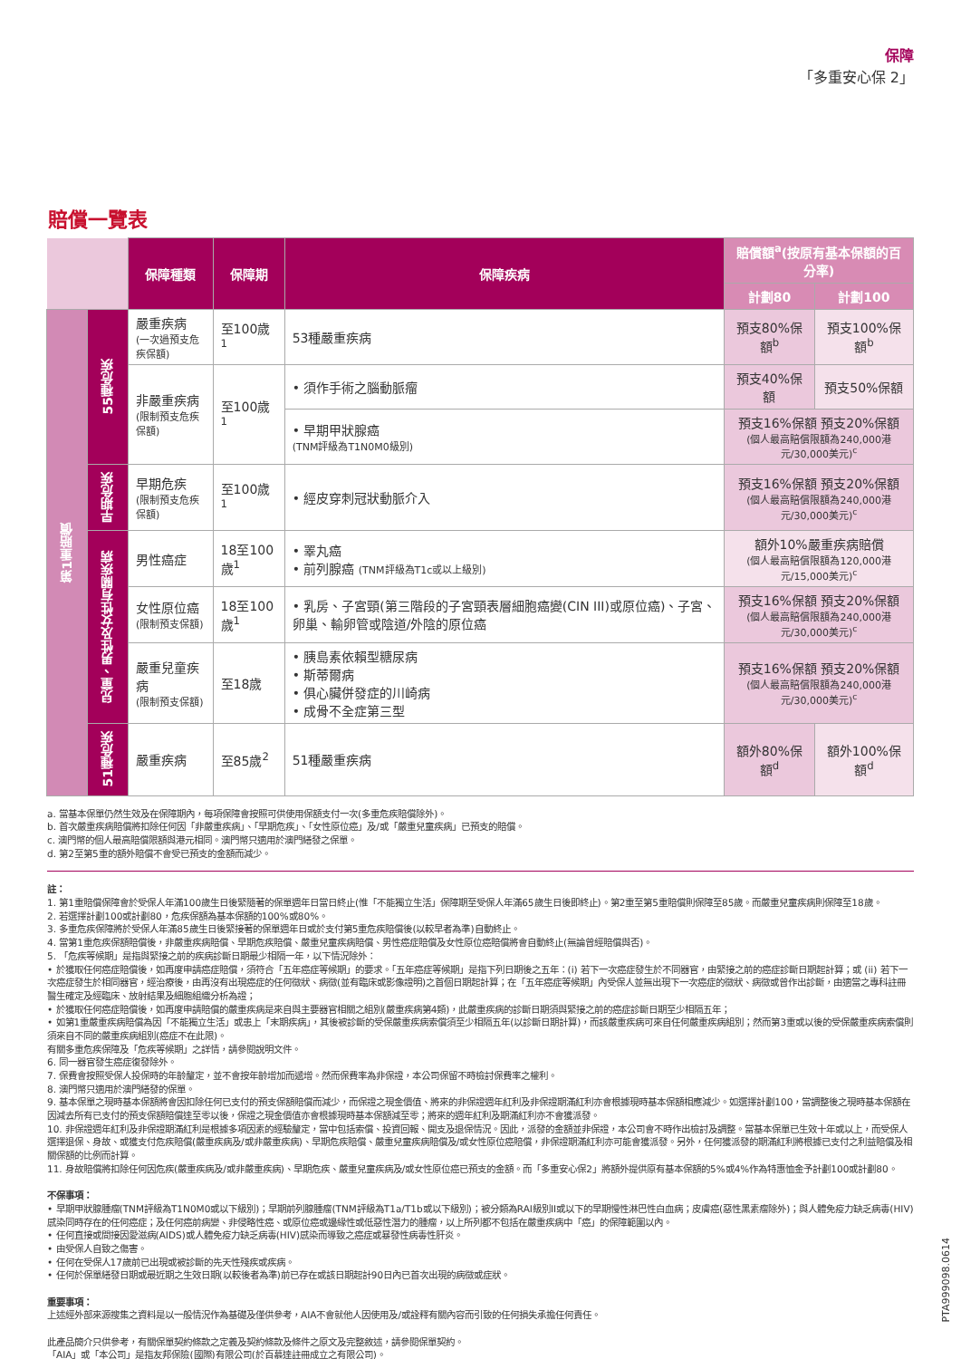保障
「多重安心保 2」
賠償一覽表
| | | 保障種類 | 保障期 | 保障疾病 | 賠償額<sup>a</sup>(按原有基本保額的百分率) | |
| | | | | | 計劃80 | 計劃100 |
| 第1重賠償 | 55種危疾 | 嚴重疾病 (一次過預支危疾保額) | 至100歲<sup>1</sup> | 53種嚴重疾病 | 預支80%保額<sup>b</sup> | 預支100%保額<sup>b</sup> |
| | | 非嚴重疾病 (限制預支危疾保額) | 至100歲<sup>1</sup> | • 須作手術之腦動脈瘤 | 預支40%保額 | 預支50%保額 |
| | | | | • 早期甲狀腺癌 (TNM評級為T1N0M0級別) | 預支16%保額 預支20%保額 (個人最高賠償限額為240,000港元/30,000美元)<sup>c</sup> | |
| | 早期危疾 | 早期危疾 (限制預支危疾保額) | 至100歲<sup>1</sup> | • 經皮穿刺冠狀動脈介入 | 預支16%保額 預支20%保額 (個人最高賠償限額為240,000港元/30,000美元)<sup>c</sup> | |
| | 兒童、男性及女性有關疾病 | 男性癌症 | 18至100歲<sup>1</sup> | • 睪丸癌 • 前列腺癌 (TNM評級為T1c或以上級別) | 額外10%嚴重疾病賠償 (個人最高賠償限額為120,000港元/15,000美元)<sup>c</sup> | |
| | | 女性原位癌 (限制預支保額) | 18至100歲<sup>1</sup> | • 乳房、子宮頸(第三階段的子宮頸表層細胞癌變(CIN III)或原位癌)、子宮、卵巢、輸卵管或陰道/外陰的原位癌 | 預支16%保額 預支20%保額 (個人最高賠償限額為240,000港元/30,000美元)<sup>c</sup> | |
| | | 嚴重兒童疾病 (限制預支保額) | 至18歲 | • 胰島素依賴型糖尿病 • 斯蒂爾病 • 俱心臟併發症的川崎病 • 成骨不全症第三型 | 預支16%保額 預支20%保額 (個人最高賠償限額為240,000港元/30,000美元)<sup>c</sup> | |
| | 51種危疾 | 嚴重疾病 | 至85歲<sup>2</sup> | 51種嚴重疾病 | 額外80%保額<sup>d</sup> | 額外100%保額<sup>d</sup> |
a. 當基本保單仍然生效及在保障期內，每項保障會按照可供使用保額支付一次(多重危疾賠償除外)。
b. 首次嚴重疾病賠償將扣除任何因「非嚴重疾病」、「早期危疾」、「女性原位癌」及/或「嚴重兒童疾病」已預支的賠償。
c. 澳門幣的個人最高賠償限額與港元相同。澳門幣只適用於澳門繕發之保單。
d. 第2至第5重的額外賠償不會受已預支的金額而減少。
註：
1. 第1重賠償保障會於受保人年滿100歲生日後緊隨著的保單週年日當日終止(惟「不能獨立生活」保障期至受保人年滿65歲生日後即終止)。第2重至第5重賠償則保障至85歲。而嚴重兒童疾病則保障至18歲。
2. 若選擇計劃100或計劃80，危疾保額為基本保額的100%或80%。
3. 多重危疾保障將於受保人年滿85歲生日後緊接著的保單週年日或於支付第5重危疾賠償後(以較早者為準)自動終止。
4. 當第1重危疾保額賠償後，非嚴重疾病賠償、早期危疾賠償、嚴重兒童疾病賠償、男性癌症賠償及女性原位癌賠償將會自動終止(無論曾經賠償與否)。
5. 「危疾等候期」是指與緊接之前的疾病診斷日期最少相隔一年，以下情況除外：
• 於獲取任何癌症賠償後，如再度申請癌症賠償，須符合「五年癌症等候期」的要求。「五年癌症等候期」是指下列日期後之五年：(i) 若下一次癌症發生於不同器官，由緊接之前的癌症診斷日期起計算；或 (ii) 若下一次癌症發生於相同器官，經治療後，由再沒有出現癌症的任何徵狀、病徵(並有臨床或影像證明)之首個日期起計算；在「五年癌症等候期」內受保人並無出現下一次癌症的徵狀、病徵或曾作出診斷，由適當之專科註冊醫生確定及經臨床、放射結果及細胞組織分析為證；
• 於獲取任何癌症賠償後，如再度申請賠償的嚴重疾病是來自與主要器官相關之組別(嚴重疾病第4類)，此嚴重疾病的診斷日期須與緊接之前的癌症診斷日期至少相隔五年；
• 如第1重嚴重疾病賠償為因「不能獨立生活」或患上「末期疾病」，其後被診斷的受保嚴重疾病索償須至少相隔五年(以診斷日期計算)，而該嚴重疾病可來自任何嚴重疾病組別；然而第3重或以後的受保嚴重疾病索償則須來自不同的嚴重疾病組別(癌症不在此限)。
有關多重危疾保障及「危疾等候期」之詳情，請參閱說明文件。
6. 同一器官發生癌症復發除外。
7. 保費會按照受保人投保時的年齡釐定，並不會按年齡增加而遞增。然而保費率為非保證，本公司保留不時檢討保費率之權利。
8. 澳門幣只適用於澳門繕發的保單。
9. 基本保單之現時基本保額將會因扣除任何已支付的預支保額賠償而減少，而保證之現金價值、將來的非保證週年紅利及非保證期滿紅利亦會根據現時基本保額相應減少。如選擇計劃100，當調整後之現時基本保額在因減去所有已支付的預支保額賠償達至零以後，保證之現金價值亦會根據現時基本保額減至零；將來的週年紅利及期滿紅利亦不會獲派發。
10. 非保證週年紅利及非保證期滿紅利是根據多項因素的經驗釐定，當中包括索償、投資回報、開支及退保情況。因此，派發的金額並非保證，本公司會不時作出檢討及調整。當基本保單已生效十年或以上，而受保人選擇退保、身故、或獲支付危疾賠償(嚴重疾病及/或非嚴重疾病)、早期危疾賠償、嚴重兒童疾病賠償及/或女性原位癌賠償，非保證期滿紅利亦可能會獲派發。另外，任何獲派發的期滿紅利將根據已支付之利益賠償及相關保額的比例而計算。
11. 身故賠償將扣除任何因危疾(嚴重疾病及/或非嚴重疾病)、早期危疾、嚴重兒童疾病及/或女性原位癌已預支的金額。而「多重安心保2」將額外提供原有基本保額的5%或4%作為特惠恤金予計劃100或計劃80。
不保事項：
• 早期甲狀腺腫瘤(TNM評級為T1N0M0或以下級別)；早期前列腺腫瘤(TNM評級為T1a/T1b或以下級別)；被分類為RAI級別II或以下的早期慢性淋巴性白血病；皮膚癌(惡性黑素瘤除外)；與人體免疫力缺乏病毒(HIV)感染同時存在的任何癌症；及任何癌前病變、非侵略性癌、或原位癌或邊緣性或低惡性潛力的腫瘤，以上所列都不包括在嚴重疾病中「癌」的保障範圍以內。
• 任何直接或間接因愛滋病(AIDS)或人體免疫力缺乏病毒(HIV)感染而導致之癌症或暴發性病毒性肝炎。
• 由受保人自致之傷害。
• 任何在受保人17歲前已出現或被診斷的先天性殘疾或疾病。
• 任何於保單繕發日期或最近期之生效日期(以較後者為準)前已存在或該日期起計90日內已首次出現的病徵或症狀。
重要事項：
上述經外部來源搜集之資料是以一般情況作為基礎及僅供參考，AIA不會就他人因使用及/或詮釋有關內容而引致的任何損失承擔任何責任。
此產品簡介只供參考，有關保單契約條款之定義及契約條款及條件之原文及完整敘述，請參閱保單契約。
「AIA」或「本公司」是指友邦保險(國際)有限公司(於百慕達註冊成立之有限公司)。
PTA999098.0614